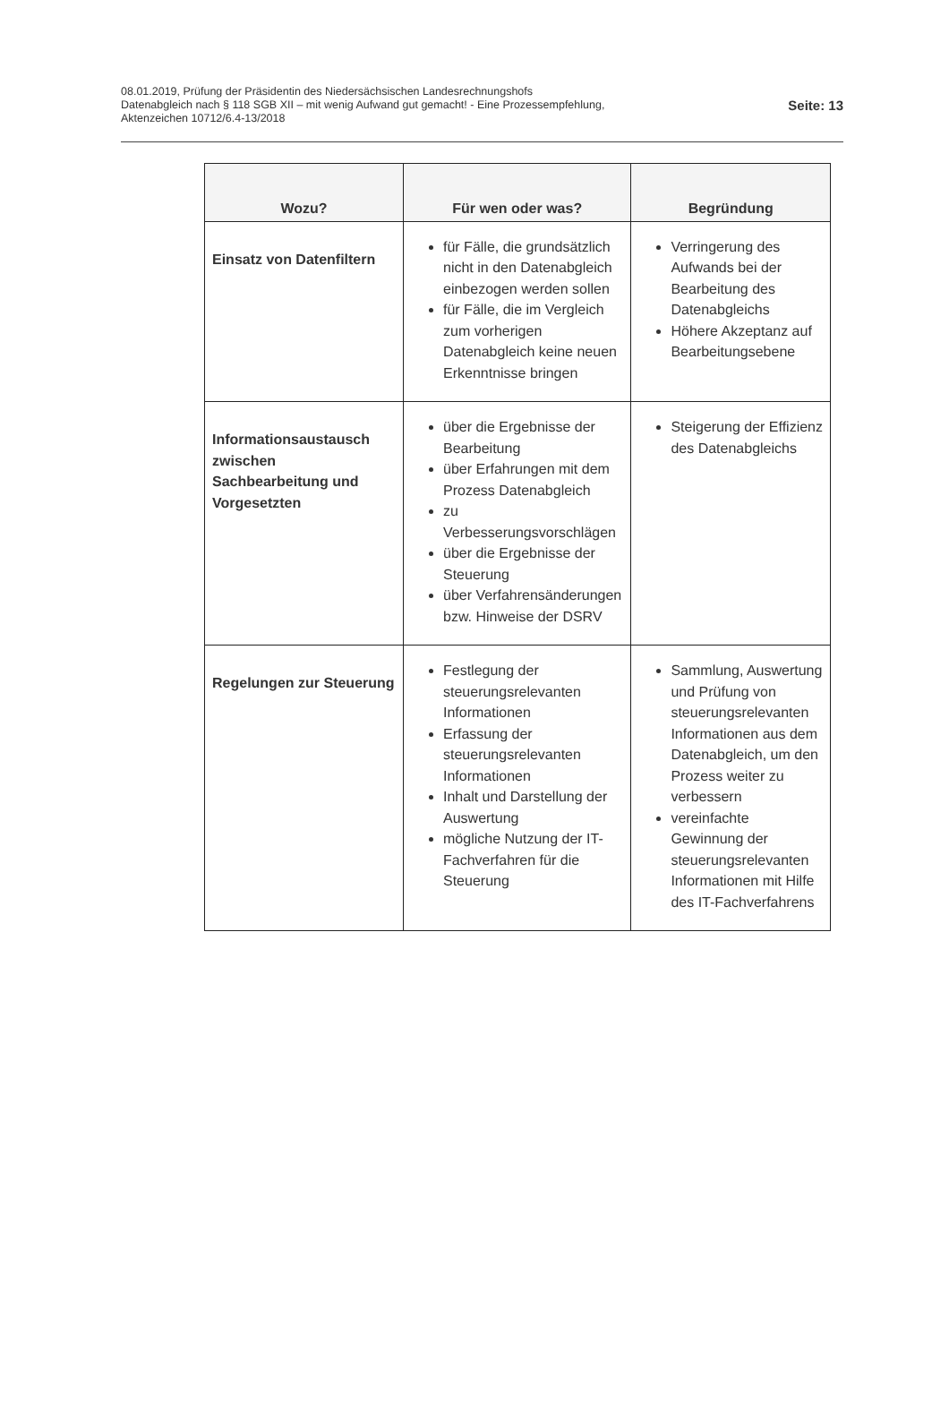08.01.2019, Prüfung der Präsidentin des Niedersächsischen Landesrechnungshofs
Datenabgleich nach § 118 SGB XII – mit wenig Aufwand gut gemacht! - Eine Prozessempfehlung,
Aktenzeichen 10712/6.4-13/2018
Seite: 13
| Wozu? | Für wen oder was? | Begründung |
| --- | --- | --- |
| Einsatz von Datenfiltern | für Fälle, die grundsätzlich nicht in den Datenabgleich einbezogen werden sollen für Fälle, die im Vergleich zum vorherigen Datenabgleich keine neuen Erkenntnisse bringen | Verringerung des Aufwands bei der Bearbeitung des Datenabgleichs Höhere Akzeptanz auf Bearbeitungsebene |
| Informationsaustausch zwischen Sachbearbeitung und Vorgesetzten | über die Ergebnisse der Bearbeitung über Erfahrungen mit dem Prozess Datenabgleich zu Verbesserungsvorschlägen über die Ergebnisse der Steuerung über Verfahrensänderungen bzw. Hinweise der DSRV | Steigerung der Effizienz des Datenabgleichs |
| Regelungen zur Steuerung | Festlegung der steuerungsrelevanten Informationen Erfassung der steuerungsrelevanten Informationen Inhalt und Darstellung der Auswertung mögliche Nutzung der IT-Fachverfahren für die Steuerung | Sammlung, Auswertung und Prüfung von steuerungsrelevanten Informationen aus dem Datenabgleich, um den Prozess weiter zu verbessern vereinfachte Gewinnung der steuerungsrelevanten Informationen mit Hilfe des IT-Fachverfahrens |